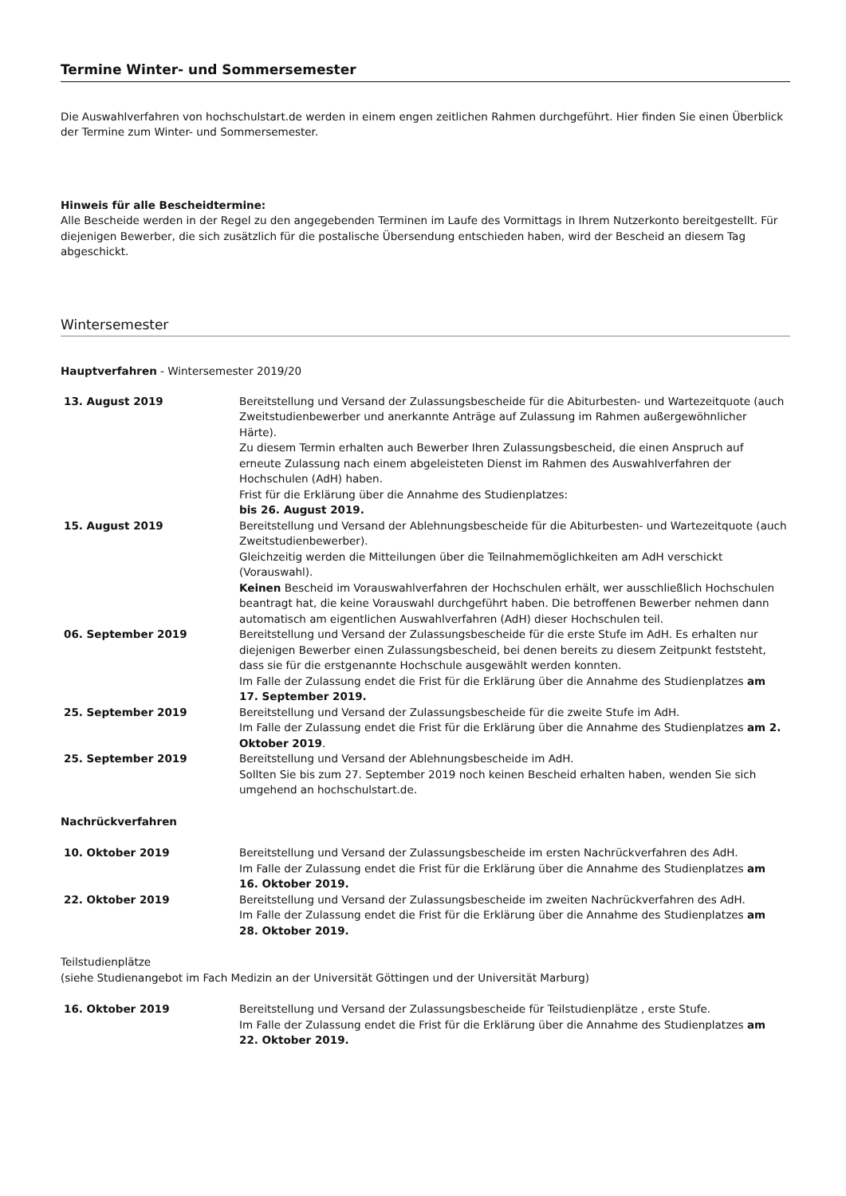Termine Winter- und Sommersemester
Die Auswahlverfahren von hochschulstart.de werden in einem engen zeitlichen Rahmen durchgeführt. Hier finden Sie einen Überblick der Termine zum Winter- und Sommersemester.
Hinweis für alle Bescheidtermine:
Alle Bescheide werden in der Regel zu den angegebenden Terminen im Laufe des Vormittags in Ihrem Nutzerkonto bereitgestellt. Für diejenigen Bewerber, die sich zusätzlich für die postalische Übersendung entschieden haben, wird der Bescheid an diesem Tag abgeschickt.
Wintersemester
Hauptverfahren - Wintersemester 2019/20
| 13. August 2019 | Bereitstellung und Versand der Zulassungsbescheide für die Abiturbesten- und Wartezeitquote (auch Zweitstudienbewerber und anerkannte Anträge auf Zulassung im Rahmen außergewöhnlicher Härte). Zu diesem Termin erhalten auch Bewerber Ihren Zulassungsbescheid, die einen Anspruch auf erneute Zulassung nach einem abgeleisteten Dienst im Rahmen des Auswahlverfahren der Hochschulen (AdH) haben. Frist für die Erklärung über die Annahme des Studienplatzes: bis 26. August 2019. |
| 15. August 2019 | Bereitstellung und Versand der Ablehnungsbescheide für die Abiturbesten- und Wartezeitquote (auch Zweitstudienbewerber). Gleichzeitig werden die Mitteilungen über die Teilnahmemöglichkeiten am AdH verschickt (Vorauswahl). Keinen Bescheid im Vorauswahlverfahren der Hochschulen erhält, wer ausschließlich Hochschulen beantragt hat, die keine Vorauswahl durchgeführt haben. Die betroffenen Bewerber nehmen dann automatisch am eigentlichen Auswahlverfahren (AdH) dieser Hochschulen teil. |
| 06. September 2019 | Bereitstellung und Versand der Zulassungsbescheide für die erste Stufe im AdH. Es erhalten nur diejenigen Bewerber einen Zulassungsbescheid, bei denen bereits zu diesem Zeitpunkt feststeht, dass sie für die erstgenannte Hochschule ausgewählt werden konnten. Im Falle der Zulassung endet die Frist für die Erklärung über die Annahme des Studienplatzes am 17. September 2019. |
| 25. September 2019 | Bereitstellung und Versand der Zulassungsbescheide für die zweite Stufe im AdH. Im Falle der Zulassung endet die Frist für die Erklärung über die Annahme des Studienplatzes am 2. Oktober 2019 . |
| 25. September 2019 | Bereitstellung und Versand der Ablehnungsbescheide im AdH. Sollten Sie bis zum 27. September 2019 noch keinen Bescheid erhalten haben, wenden Sie sich umgehend an hochschulstart.de. |
Nachrückverfahren
| 10. Oktober 2019 | Bereitstellung und Versand der Zulassungsbescheide im ersten Nachrückverfahren des AdH. Im Falle der Zulassung endet die Frist für die Erklärung über die Annahme des Studienplatzes am 16. Oktober 2019. |
| 22. Oktober 2019 | Bereitstellung und Versand der Zulassungsbescheide im zweiten Nachrückverfahren des AdH. Im Falle der Zulassung endet die Frist für die Erklärung über die Annahme des Studienplatzes am 28. Oktober 2019. |
Teilstudienplätze
(siehe Studienangebot im Fach Medizin an der Universität Göttingen und der Universität Marburg)
| 16. Oktober 2019 | Bereitstellung und Versand der Zulassungsbescheide für Teilstudienplätze , erste Stufe. Im Falle der Zulassung endet die Frist für die Erklärung über die Annahme des Studienplatzes am 22. Oktober 2019. |